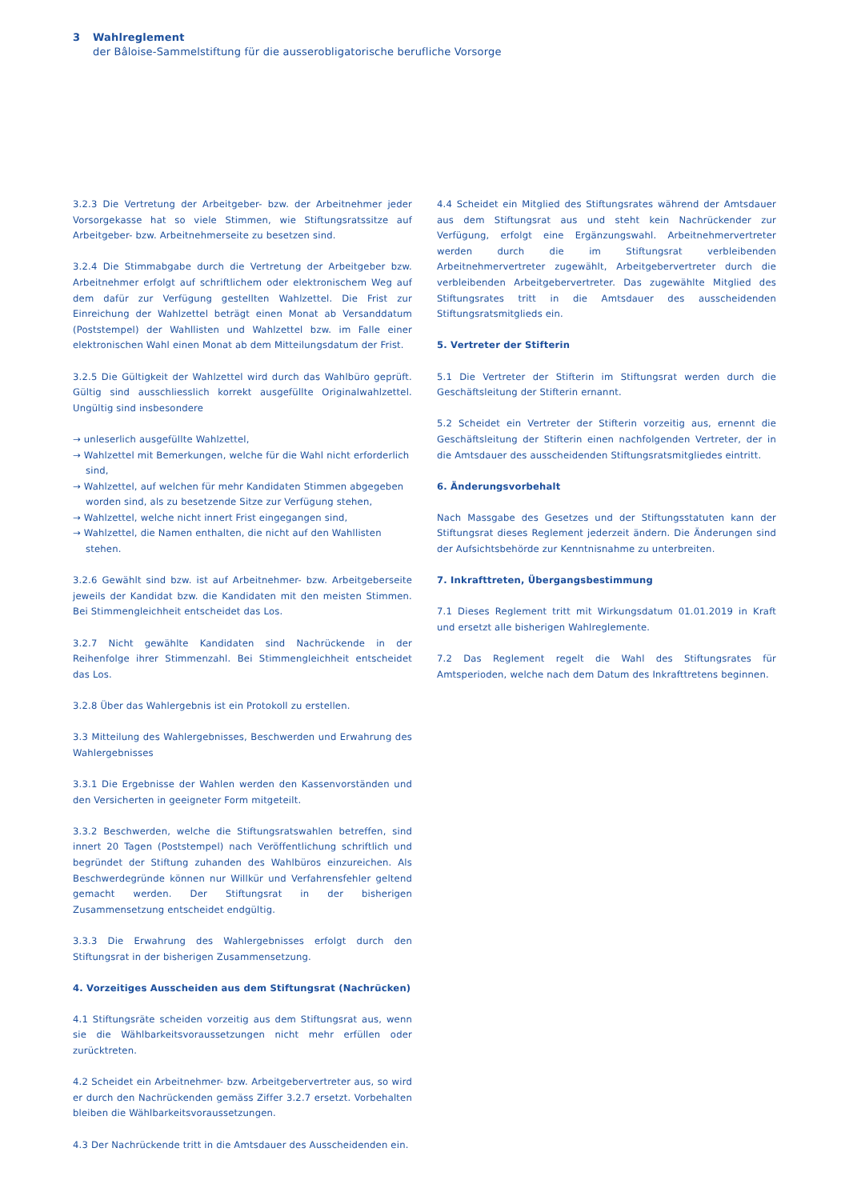3 Wahlreglement
der Bâloise-Sammelstiftung für die ausserobligatorische berufliche Vorsorge
3.2.3 Die Vertretung der Arbeitgeber- bzw. der Arbeitnehmer jeder Vorsorgekasse hat so viele Stimmen, wie Stiftungsratssitze auf Arbeitgeber- bzw. Arbeitnehmerseite zu besetzen sind.
3.2.4 Die Stimmabgabe durch die Vertretung der Arbeitgeber bzw. Arbeitnehmer erfolgt auf schriftlichem oder elektronischem Weg auf dem dafür zur Verfügung gestellten Wahlzettel. Die Frist zur Einreichung der Wahlzettel beträgt einen Monat ab Versanddatum (Poststempel) der Wahllisten und Wahlzettel bzw. im Falle einer elektronischen Wahl einen Monat ab dem Mitteilungsdatum der Frist.
3.2.5 Die Gültigkeit der Wahlzettel wird durch das Wahlbüro geprüft. Gültig sind ausschliesslich korrekt ausgefüllte Originalwahlzettel. Ungültig sind insbesondere
→ unleserlich ausgefüllte Wahlzettel,
→ Wahlzettel mit Bemerkungen, welche für die Wahl nicht erforderlich sind,
→ Wahlzettel, auf welchen für mehr Kandidaten Stimmen abgegeben worden sind, als zu besetzende Sitze zur Verfügung stehen,
→ Wahlzettel, welche nicht innert Frist eingegangen sind,
→ Wahlzettel, die Namen enthalten, die nicht auf den Wahllisten stehen.
3.2.6 Gewählt sind bzw. ist auf Arbeitnehmer- bzw. Arbeitgeberseite jeweils der Kandidat bzw. die Kandidaten mit den meisten Stimmen. Bei Stimmengleichheit entscheidet das Los.
3.2.7 Nicht gewählte Kandidaten sind Nachrückende in der Reihenfolge ihrer Stimmenzahl. Bei Stimmengleichheit entscheidet das Los.
3.2.8 Über das Wahlergebnis ist ein Protokoll zu erstellen.
3.3 Mitteilung des Wahlergebnisses, Beschwerden und Erwahrung des Wahlergebnisses
3.3.1 Die Ergebnisse der Wahlen werden den Kassenvorständen und den Versicherten in geeigneter Form mitgeteilt.
3.3.2 Beschwerden, welche die Stiftungsratswahlen betreffen, sind innert 20 Tagen (Poststempel) nach Veröffentlichung schriftlich und begründet der Stiftung zuhanden des Wahlbüros einzureichen. Als Beschwerdegründe können nur Willkür und Verfahrensfehler geltend gemacht werden. Der Stiftungsrat in der bisherigen Zusammensetzung entscheidet endgültig.
3.3.3 Die Erwahrung des Wahlergebnisses erfolgt durch den Stiftungsrat in der bisherigen Zusammensetzung.
4. Vorzeitiges Ausscheiden aus dem Stiftungsrat (Nachrücken)
4.1 Stiftungsräte scheiden vorzeitig aus dem Stiftungsrat aus, wenn sie die Wählbarkeitsvoraussetzungen nicht mehr erfüllen oder zurücktreten.
4.2 Scheidet ein Arbeitnehmer- bzw. Arbeitgebervertreter aus, so wird er durch den Nachrückenden gemäss Ziffer 3.2.7 ersetzt. Vorbehalten bleiben die Wählbarkeitsvoraussetzungen.
4.3 Der Nachrückende tritt in die Amtsdauer des Ausscheidenden ein.
4.4 Scheidet ein Mitglied des Stiftungsrates während der Amtsdauer aus dem Stiftungsrat aus und steht kein Nachrückender zur Verfügung, erfolgt eine Ergänzungswahl. Arbeitnehmervertreter werden durch die im Stiftungsrat verbleibenden Arbeitnehmervertreter zugewählt, Arbeitgebervertreter durch die verbleibenden Arbeitgebervertreter. Das zugewählte Mitglied des Stiftungsrates tritt in die Amtsdauer des ausscheidenden Stiftungsratsmitglieds ein.
5. Vertreter der Stifterin
5.1 Die Vertreter der Stifterin im Stiftungsrat werden durch die Geschäftsleitung der Stifterin ernannt.
5.2 Scheidet ein Vertreter der Stifterin vorzeitig aus, ernennt die Geschäftsleitung der Stifterin einen nachfolgenden Vertreter, der in die Amtsdauer des ausscheidenden Stiftungsratsmitgliedes eintritt.
6. Änderungsvorbehalt
Nach Massgabe des Gesetzes und der Stiftungsstatuten kann der Stiftungsrat dieses Reglement jederzeit ändern. Die Änderungen sind der Aufsichtsbehörde zur Kenntnisnahme zu unterbreiten.
7. Inkrafttreten, Übergangsbestimmung
7.1 Dieses Reglement tritt mit Wirkungsdatum 01.01.2019 in Kraft und ersetzt alle bisherigen Wahlreglemente.
7.2 Das Reglement regelt die Wahl des Stiftungsrates für Amtsperioden, welche nach dem Datum des Inkrafttretens beginnen.